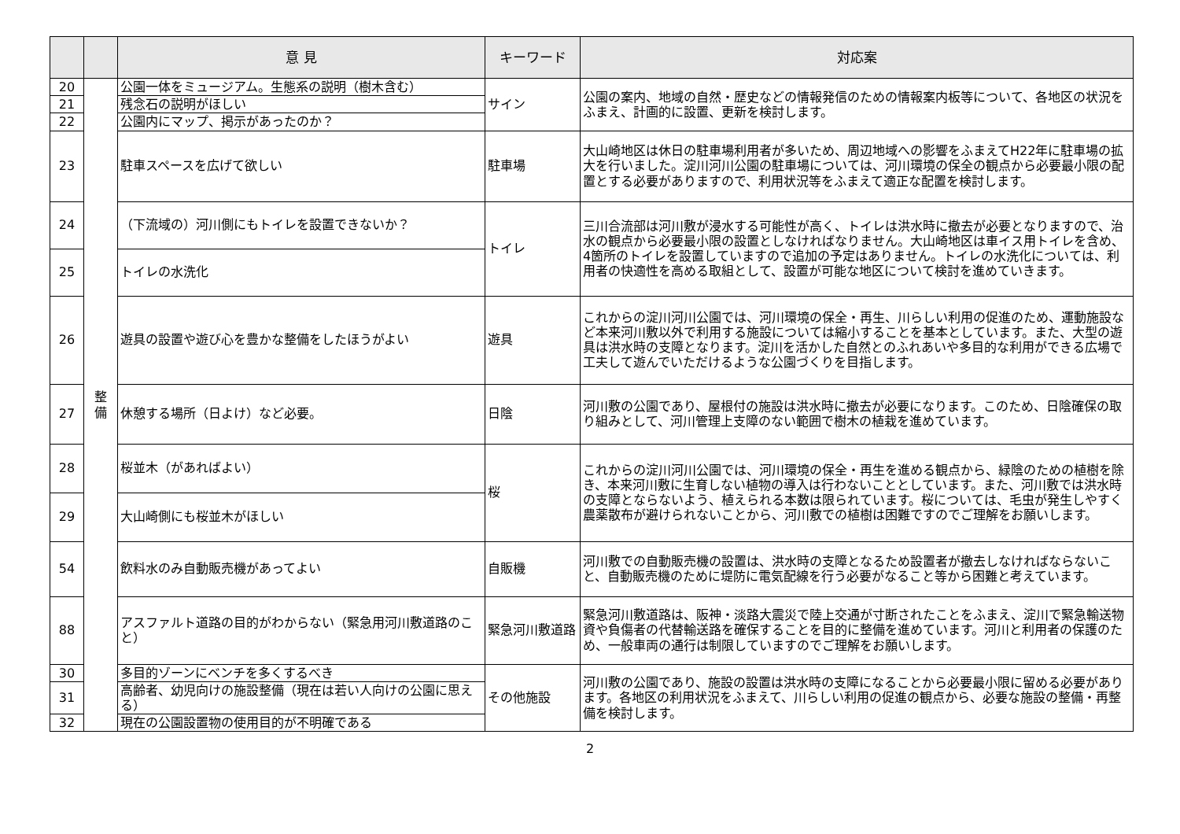| | | 意 見 | キーワード | 対応案 |
| --- | --- | --- | --- | --- |
| 20 | 整 備 | 公園一体をミュージアム。生態系の説明（樹木含む） | サイン | 公園の案内、地域の自然・歴史などの情報発信のための情報案内板等について、各地区の状況をふまえ、計画的に設置、更新を検討します。 |
| 21 | | 残念石の説明がほしい | | |
| 22 | | 公園内にマップ、掲示があったのか？ | | |
| 23 | | 駐車スペースを広げて欲しい | 駐車場 | 大山崎地区は休日の駐車場利用者が多いため、周辺地域への影響をふまえてH22年に駐車場の拡大を行いました。淀川河川公園の駐車場については、河川環境の保全の観点から必要最小限の配置とする必要がありますので、利用状況等をふまえて適正な配置を検討します。 |
| 24 | | （下流域の）河川側にもトイレを設置できないか？ | トイレ | 三川合流部は河川敷が浸水する可能性が高く、トイレは洪水時に撤去が必要となりますので、治水の観点から必要最小限の設置としなければなりません。大山崎地区は車イス用トイレを含め、4箇所のトイレを設置していますので追加の予定はありません。トイレの水洗化については、利用者の快適性を高める取組として、設置が可能な地区について検討を進めていきます。 |
| 25 | | トイレの水洗化 | | |
| 26 | | 遊具の設置や遊び心を豊かな整備をしたほうがよい | 遊具 | これからの淀川河川公園では、河川環境の保全・再生、川らしい利用の促進のため、運動施設など本来河川敷以外で利用する施設については縮小することを基本としています。また、大型の遊具は洪水時の支障となります。淀川を活かした自然とのふれあいや多目的な利用ができる広場で工夫して遊んでいただけるような公園づくりを目指します。 |
| 27 | | 休憩する場所（日よけ）など必要。 | 日陰 | 河川敷の公園であり、屋根付の施設は洪水時に撤去が必要になります。このため、日陰確保の取り組みとして、河川管理上支障のない範囲で樹木の植栽を進めています。 |
| 28 | | 桜並木（があればよい） | 桜 | これからの淀川河川公園では、河川環境の保全・再生を進める観点から、緑陰のための植樹を除き、本来河川敷に生育しない植物の導入は行わないこととしています。また、河川敷では洪水時の支障とならないよう、植えられる本数は限られています。桜については、毛虫が発生しやすく農薬散布が避けられないことから、河川敷での植樹は困難ですのでご理解をお願いします。 |
| 29 | | 大山崎側にも桜並木がほしい | | |
| 54 | | 飲料水のみ自動販売機があってよい | 自販機 | 河川敷での自動販売機の設置は、洪水時の支障となるため設置者が撤去しなければならないこと、自動販売機のために堤防に電気配線を行う必要がなること等から困難と考えています。 |
| 88 | | アスファルト道路の目的がわからない（緊急用河川敷道路のこと） | 緊急河川敷道路 | 緊急河川敷道路は、阪神・淡路大震災で陸上交通が寸断されたことをふまえ、淀川で緊急輸送物資や負傷者の代替輸送路を確保することを目的に整備を進めています。河川と利用者の保護のため、一般車両の通行は制限していますのでご理解をお願いします。 |
| 30 | | 多目的ゾーンにベンチを多くするべき | その他施設 | 河川敷の公園であり、施設の設置は洪水時の支障になることから必要最小限に留める必要があります。各地区の利用状況をふまえて、川らしい利用の促進の観点から、必要な施設の整備・再整備を検討します。 |
| 31 | | 高齢者、幼児向けの施設整備（現在は若い人向けの公園に思える） | | |
| 32 | | 現在の公園設置物の使用目的が不明確である | | |
2